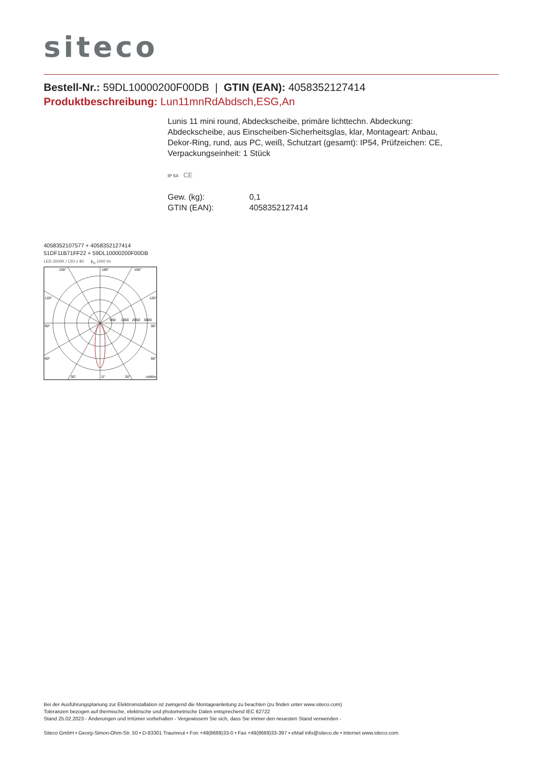siteco
Bestell-Nr.: 59DL10000200F00DB | GTIN (EAN): 4058352127414
Produktbeschreibung: Lun11mnRdAbdsch,ESG,An
Lunis 11 mini round, Abdeckscheibe, primäre lichttechn. Abdeckung: Abdeckscheibe, aus Einscheiben-Sicherheitsglas, klar, Montageart: Anbau, Dekor-Ring, rund, aus PC, weiß, Schutzart (gesamt): IP54, Prüfzeichen: CE, Verpackungseinheit: 1 Stück
IP 54 CE
| Gew. (kg): | 0,1 |
| GTIN (EAN): | 4058352127414 |
4058352107577 + 4058352127414
51DF11B71FF22 + 59DL10000200F00DB
LED 3000K / CRI ≥ 80 ϕ<sub>N</sub> 1000 lm
150°
180°
150°
120°
120°
90°
90°
950
1900
2850
3800
60°
60°
30°
0°
30°
cd/klm
Bei der Ausführungsplanung zur Elektroinstallation ist zwingend die Montageanleitung zu beachten (zu finden unter www.siteco.com)
Toleranzen bezogen auf thermische, elektrische und photometrische Daten entsprechend IEC 62722
Stand 25.02.2023 - Änderungen und Irrtümer vorbehalten - Vergewissern Sie sich, dass Sie immer den neuesten Stand verwenden -
Siteco GmbH • Georg-Simon-Ohm-Str. 50 • D-83301 Traunreut • Fon +49(8669)33-0 • Fax +49(8669)33-397 • eMail info@siteco.de • Internet www.siteco.com